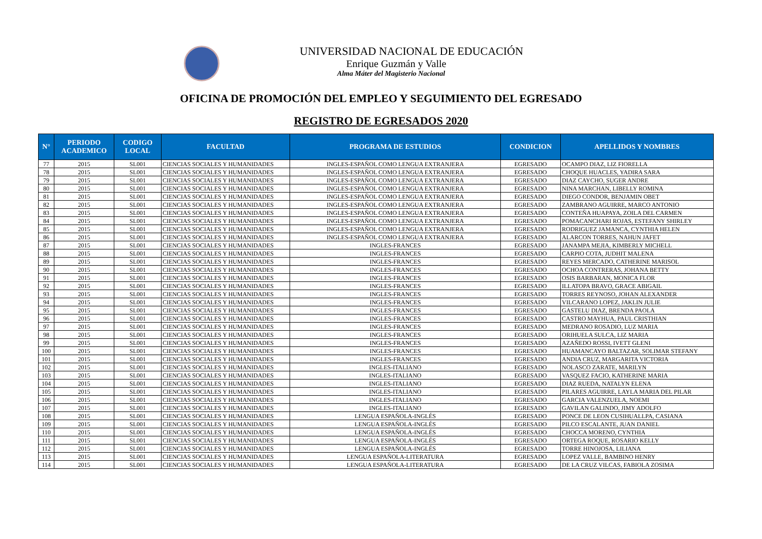UNIVERSIDAD NACIONAL DE EDUCACIÓN
Enrique Guzmán y Valle
Alma Máter del Magisterio Nacional
OFICINA DE PROMOCIÓN DEL EMPLEO Y SEGUIMIENTO DEL EGRESADO
REGISTRO DE EGRESADOS 2020
| N° | PERIODO ACADEMICO | CODIGO LOCAL | FACULTAD | PROGRAMA DE ESTUDIOS | CONDICION | APELLIDOS Y NOMBRES |
| --- | --- | --- | --- | --- | --- | --- |
| 77 | 2015 | SL001 | CIENCIAS SOCIALES Y HUMANIDADES | INGLES-ESPAÑOL COMO LENGUA EXTRANJERA | EGRESADO | OCAMPO DIAZ, LIZ FIORELLA |
| 78 | 2015 | SL001 | CIENCIAS SOCIALES Y HUMANIDADES | INGLES-ESPAÑOL COMO LENGUA EXTRANJERA | EGRESADO | CHOQUE HUACLES, YADIRA SARA |
| 79 | 2015 | SL001 | CIENCIAS SOCIALES Y HUMANIDADES | INGLES-ESPAÑOL COMO LENGUA EXTRANJERA | EGRESADO | DIAZ CAYCHO, SUGER ANDRE |
| 80 | 2015 | SL001 | CIENCIAS SOCIALES Y HUMANIDADES | INGLES-ESPAÑOL COMO LENGUA EXTRANJERA | EGRESADO | NINA MARCHAN, LIBELLY ROMINA |
| 81 | 2015 | SL001 | CIENCIAS SOCIALES Y HUMANIDADES | INGLES-ESPAÑOL COMO LENGUA EXTRANJERA | EGRESADO | DIEGO CONDOR, BENJAMIN OBET |
| 82 | 2015 | SL001 | CIENCIAS SOCIALES Y HUMANIDADES | INGLES-ESPAÑOL COMO LENGUA EXTRANJERA | EGRESADO | ZAMBRANO AGUIRRE, MARCO ANTONIO |
| 83 | 2015 | SL001 | CIENCIAS SOCIALES Y HUMANIDADES | INGLES-ESPAÑOL COMO LENGUA EXTRANJERA | EGRESADO | CONTEÑA HUAPAYA, ZOILA DEL CARMEN |
| 84 | 2015 | SL001 | CIENCIAS SOCIALES Y HUMANIDADES | INGLES-ESPAÑOL COMO LENGUA EXTRANJERA | EGRESADO | POMACANCHARI ROJAS, ESTEFANY SHIRLEY |
| 85 | 2015 | SL001 | CIENCIAS SOCIALES Y HUMANIDADES | INGLES-ESPAÑOL COMO LENGUA EXTRANJERA | EGRESADO | RODRIGUEZ JAMANCA, CYNTHIA HELEN |
| 86 | 2015 | SL001 | CIENCIAS SOCIALES Y HUMANIDADES | INGLES-ESPAÑOL COMO LENGUA EXTRANJERA | EGRESADO | ALARCON TORRES, NAHUN JAFET |
| 87 | 2015 | SL001 | CIENCIAS SOCIALES Y HUMANIDADES | INGLES-FRANCES | EGRESADO | JANAMPA MEJIA, KIMBERLY MICHELL |
| 88 | 2015 | SL001 | CIENCIAS SOCIALES Y HUMANIDADES | INGLES-FRANCES | EGRESADO | CARPIO COTA, JUDHIT MALENA |
| 89 | 2015 | SL001 | CIENCIAS SOCIALES Y HUMANIDADES | INGLES-FRANCES | EGRESADO | REYES MERCADO, CATHERINE MARISOL |
| 90 | 2015 | SL001 | CIENCIAS SOCIALES Y HUMANIDADES | INGLES-FRANCES | EGRESADO | OCHOA CONTRERAS, JOHANA BETTY |
| 91 | 2015 | SL001 | CIENCIAS SOCIALES Y HUMANIDADES | INGLES-FRANCES | EGRESADO | OSIS BARBARAN, MONICA FLOR |
| 92 | 2015 | SL001 | CIENCIAS SOCIALES Y HUMANIDADES | INGLES-FRANCES | EGRESADO | ILLATOPA BRAVO, GRACE ABIGAIL |
| 93 | 2015 | SL001 | CIENCIAS SOCIALES Y HUMANIDADES | INGLES-FRANCES | EGRESADO | TORRES REYNOSO, JOHAN ALEXANDER |
| 94 | 2015 | SL001 | CIENCIAS SOCIALES Y HUMANIDADES | INGLES-FRANCES | EGRESADO | VILCARANO LOPEZ, JAKLIN JULIE |
| 95 | 2015 | SL001 | CIENCIAS SOCIALES Y HUMANIDADES | INGLES-FRANCES | EGRESADO | GASTELU DIAZ, BRENDA PAOLA |
| 96 | 2015 | SL001 | CIENCIAS SOCIALES Y HUMANIDADES | INGLES-FRANCES | EGRESADO | CASTRO MAYHUA, PAUL CRISTHIAN |
| 97 | 2015 | SL001 | CIENCIAS SOCIALES Y HUMANIDADES | INGLES-FRANCES | EGRESADO | MEDRANO ROSADIO, LUZ MARIA |
| 98 | 2015 | SL001 | CIENCIAS SOCIALES Y HUMANIDADES | INGLES-FRANCES | EGRESADO | ORIHUELA SULCA, LIZ MARIA |
| 99 | 2015 | SL001 | CIENCIAS SOCIALES Y HUMANIDADES | INGLES-FRANCES | EGRESADO | AZAÑEDO ROSSI, IVETT GLENI |
| 100 | 2015 | SL001 | CIENCIAS SOCIALES Y HUMANIDADES | INGLES-FRANCES | EGRESADO | HUAMANCAYO BALTAZAR, SOLIMAR STEFANY |
| 101 | 2015 | SL001 | CIENCIAS SOCIALES Y HUMANIDADES | INGLES-FRANCES | EGRESADO | ANDIA CRUZ, MARGARITA VICTORIA |
| 102 | 2015 | SL001 | CIENCIAS SOCIALES Y HUMANIDADES | INGLES-ITALIANO | EGRESADO | NOLASCO ZARATE, MARILYN |
| 103 | 2015 | SL001 | CIENCIAS SOCIALES Y HUMANIDADES | INGLES-ITALIANO | EGRESADO | VASQUEZ FACIO, KATHERINE MARIA |
| 104 | 2015 | SL001 | CIENCIAS SOCIALES Y HUMANIDADES | INGLES-ITALIANO | EGRESADO | DIAZ RUEDA, NATALYN ELENA |
| 105 | 2015 | SL001 | CIENCIAS SOCIALES Y HUMANIDADES | INGLES-ITALIANO | EGRESADO | PILARES AGUIRRE, LAYLA MARIA DEL PILAR |
| 106 | 2015 | SL001 | CIENCIAS SOCIALES Y HUMANIDADES | INGLES-ITALIANO | EGRESADO | GARCIA VALENZUELA, NOEMI |
| 107 | 2015 | SL001 | CIENCIAS SOCIALES Y HUMANIDADES | INGLES-ITALIANO | EGRESADO | GAVILAN GALINDO, JIMY ADOLFO |
| 108 | 2015 | SL001 | CIENCIAS SOCIALES Y HUMANIDADES | LENGUA ESPAÑOLA-INGLÉS | EGRESADO | PONCE DE LEON CUSIHUALLPA, CASIANA |
| 109 | 2015 | SL001 | CIENCIAS SOCIALES Y HUMANIDADES | LENGUA ESPAÑOLA-INGLÉS | EGRESADO | PILCO ESCALANTE, JUAN DANIEL |
| 110 | 2015 | SL001 | CIENCIAS SOCIALES Y HUMANIDADES | LENGUA ESPAÑOLA-INGLÉS | EGRESADO | CHOCCA MORENO, CYNTHIA |
| 111 | 2015 | SL001 | CIENCIAS SOCIALES Y HUMANIDADES | LENGUA ESPAÑOLA-INGLÉS | EGRESADO | ORTEGA ROQUE, ROSARIO KELLY |
| 112 | 2015 | SL001 | CIENCIAS SOCIALES Y HUMANIDADES | LENGUA ESPAÑOLA-INGLÉS | EGRESADO | TORRE HINOJOSA, LILIANA |
| 113 | 2015 | SL001 | CIENCIAS SOCIALES Y HUMANIDADES | LENGUA ESPAÑOLA-LITERATURA | EGRESADO | LOPEZ VALLE, BAMBINO HENRY |
| 114 | 2015 | SL001 | CIENCIAS SOCIALES Y HUMANIDADES | LENGUA ESPAÑOLA-LITERATURA | EGRESADO | DE LA CRUZ VILCAS, FABIOLA ZOSIMA |